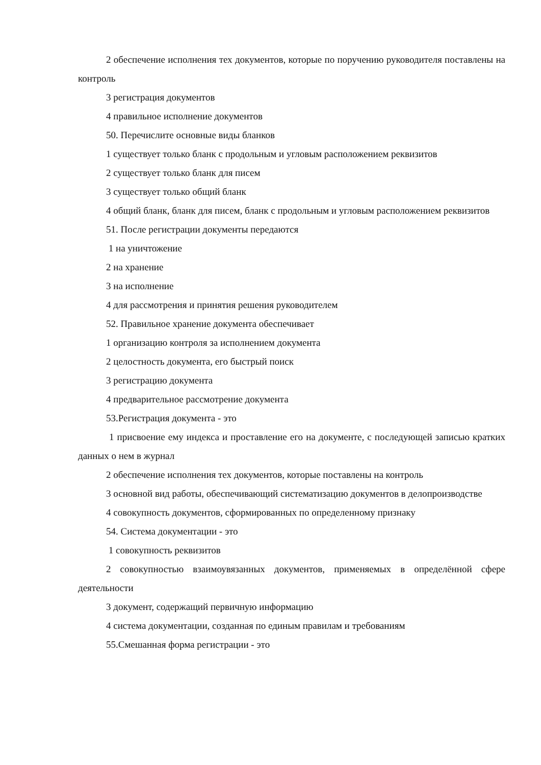2 обеспечение исполнения тех документов, которые по поручению руководителя поставлены на контроль
3 регистрация документов
4 правильное исполнение документов
50. Перечислите основные виды бланков
1 существует только бланк с продольным и угловым расположением реквизитов
2 существует только бланк для писем
3 существует только общий бланк
4 общий бланк, бланк для писем, бланк с продольным и угловым расположением реквизитов
51. После регистрации документы передаются
1 на уничтожение
2 на хранение
3 на исполнение
4 для рассмотрения и принятия решения руководителем
52. Правильное хранение документа обеспечивает
1 организацию контроля за исполнением документа
2 целостность документа, его быстрый поиск
3 регистрацию документа
4 предварительное рассмотрение документа
53.Регистрация документа - это
1 присвоение ему индекса и проставление его на документе, с последующей записью кратких данных о нем в журнал
2 обеспечение исполнения тех документов, которые поставлены на контроль
3 основной вид работы, обеспечивающий систематизацию документов в делопроизводстве
4 совокупность документов, сформированных по определенному признаку
54. Система документации - это
1 совокупность реквизитов
2 совокупностью взаимоувязанных документов, применяемых в определённой сфере деятельности
3 документ, содержащий первичную информацию
4 система документации, созданная по единым правилам и требованиям
55.Смешанная форма регистрации - это